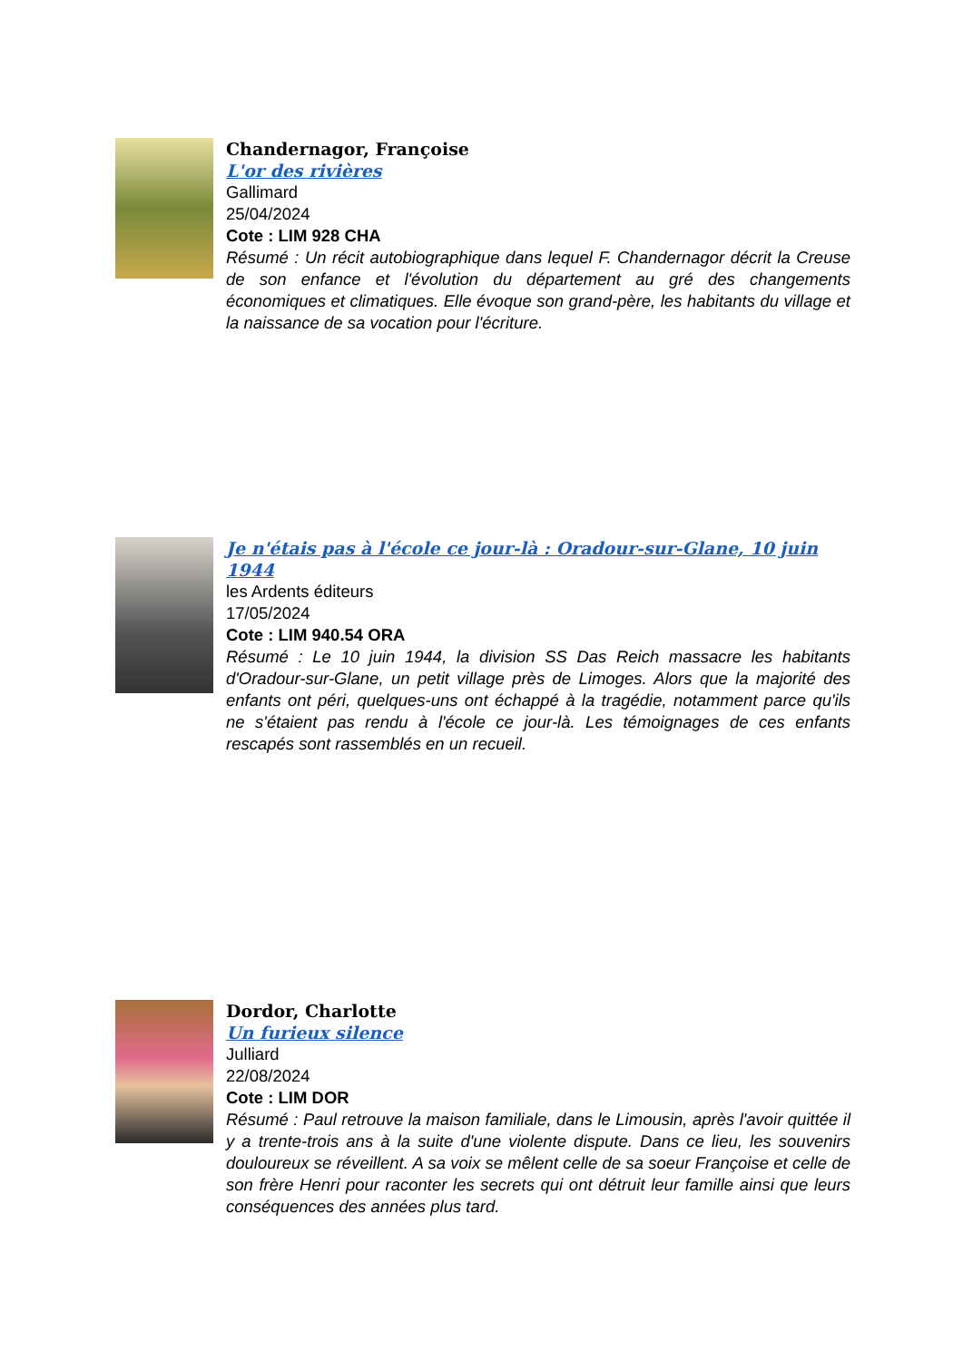Chandernagor, Françoise
L'or des rivières
Gallimard
25/04/2024
Cote : LIM 928 CHA
Résumé : Un récit autobiographique dans lequel F. Chandernagor décrit la Creuse de son enfance et l'évolution du département au gré des changements économiques et climatiques. Elle évoque son grand-père, les habitants du village et la naissance de sa vocation pour l'écriture.
Je n'étais pas à l'école ce jour-là : Oradour-sur-Glane, 10 juin 1944
les Ardents éditeurs
17/05/2024
Cote : LIM 940.54 ORA
Résumé : Le 10 juin 1944, la division SS Das Reich massacre les habitants d'Oradour-sur-Glane, un petit village près de Limoges. Alors que la majorité des enfants ont péri, quelques-uns ont échappé à la tragédie, notamment parce qu'ils ne s'étaient pas rendu à l'école ce jour-là. Les témoignages de ces enfants rescapés sont rassemblés en un recueil.
Dordor, Charlotte
Un furieux silence
Julliard
22/08/2024
Cote : LIM DOR
Résumé : Paul retrouve la maison familiale, dans le Limousin, après l'avoir quittée il y a trente-trois ans à la suite d'une violente dispute. Dans ce lieu, les souvenirs douloureux se réveillent. A sa voix se mêlent celle de sa soeur Françoise et celle de son frère Henri pour raconter les secrets qui ont détruit leur famille ainsi que leurs conséquences des années plus tard.